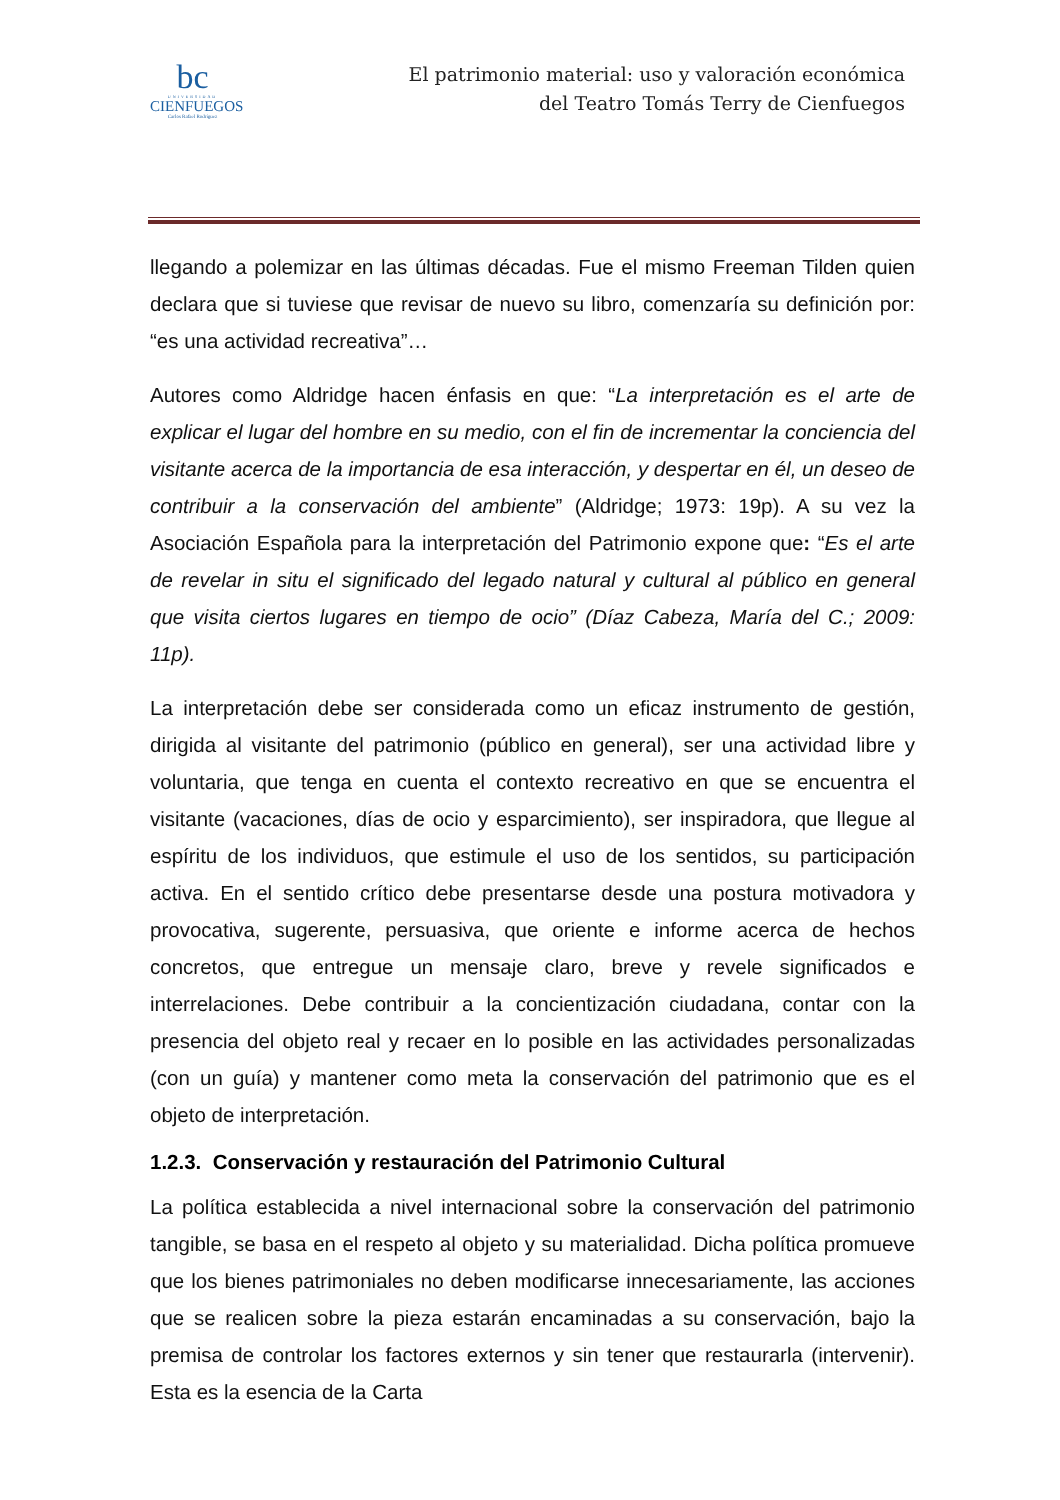bc
UNIVERSIDAD
CIENFUEGOS
Carlos Rafael Rodríguez
El patrimonio material: uso y valoración económica
del Teatro Tomás Terry de Cienfuegos
llegando a polemizar en las últimas décadas. Fue el mismo Freeman Tilden quien declara que si tuviese que revisar de nuevo su libro, comenzaría su definición por: “es una actividad recreativa”…
Autores como Aldridge hacen énfasis en que: “La interpretación es el arte de explicar el lugar del hombre en su medio, con el fin de incrementar la conciencia del visitante acerca de la importancia de esa interacción, y despertar en él, un deseo de contribuir a la conservación del ambiente” (Aldridge; 1973: 19p). A su vez la Asociación Española para la interpretación del Patrimonio expone que: “Es el arte de revelar in situ el significado del legado natural y cultural al público en general que visita ciertos lugares en tiempo de ocio” (Díaz Cabeza, María del C.; 2009: 11p).
La interpretación debe ser considerada como un eficaz instrumento de gestión, dirigida al visitante del patrimonio (público en general), ser una actividad libre y voluntaria, que tenga en cuenta el contexto recreativo en que se encuentra el visitante (vacaciones, días de ocio y esparcimiento), ser inspiradora, que llegue al espíritu de los individuos, que estimule el uso de los sentidos, su participación activa. En el sentido crítico debe presentarse desde una postura motivadora y provocativa, sugerente, persuasiva, que oriente e informe acerca de hechos concretos, que entregue un mensaje claro, breve y revele significados e interrelaciones. Debe contribuir a la concientización ciudadana, contar con la presencia del objeto real y recaer en lo posible en las actividades personalizadas (con un guía) y mantener como meta la conservación del patrimonio que es el objeto de interpretación.
1.2.3. Conservación y restauración del Patrimonio Cultural
La política establecida a nivel internacional sobre la conservación del patrimonio tangible, se basa en el respeto al objeto y su materialidad. Dicha política promueve que los bienes patrimoniales no deben modificarse innecesariamente, las acciones que se realicen sobre la pieza estarán encaminadas a su conservación, bajo la premisa de controlar los factores externos y sin tener que restaurarla (intervenir). Esta es la esencia de la Carta